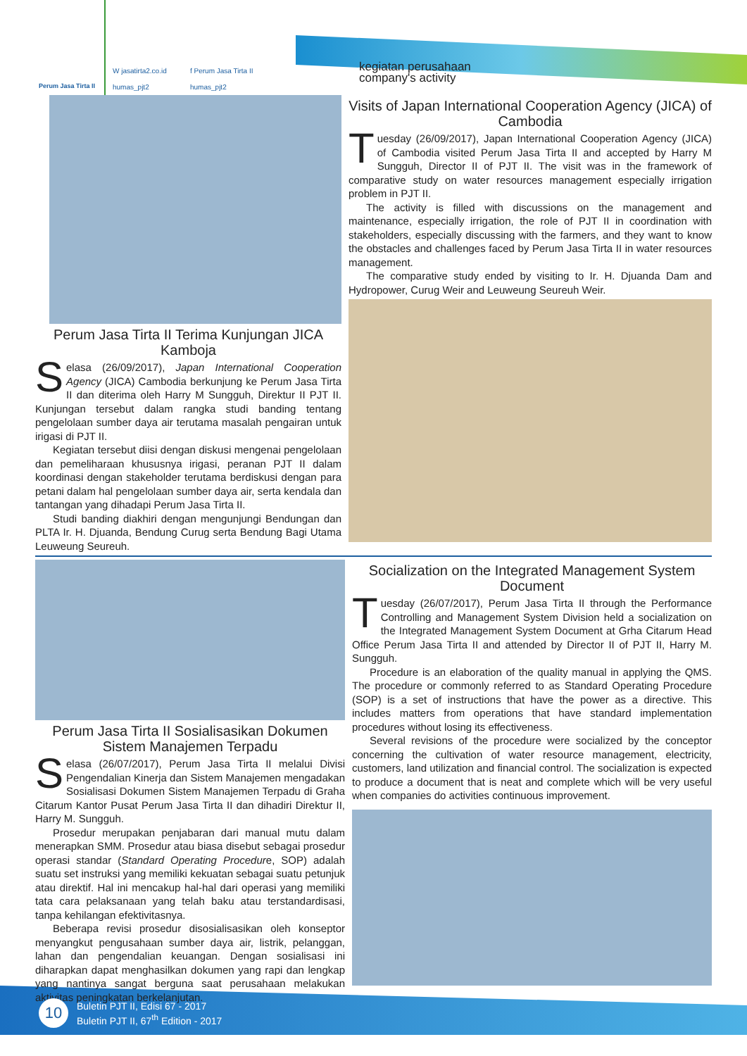Perum Jasa Tirta II
W jasatirta2.co.id f Perum Jasa Tirta II humas_pjt2 humas_pjt2
kegiatan perusahaan
company's activity
Perum Jasa Tirta II Terima Kunjungan JICA Kamboja
Selasa (26/09/2017), Japan International Cooperation Agency (JICA) Cambodia berkunjung ke Perum Jasa Tirta II dan diterima oleh Harry M Sungguh, Direktur II PJT II. Kunjungan tersebut dalam rangka studi banding tentang pengelolaan sumber daya air terutama masalah pengairan untuk irigasi di PJT II.
Kegiatan tersebut diisi dengan diskusi mengenai pengelolaan dan pemeliharaan khususnya irigasi, peranan PJT II dalam koordinasi dengan stakeholder terutama berdiskusi dengan para petani dalam hal pengelolaan sumber daya air, serta kendala dan tantangan yang dihadapi Perum Jasa Tirta II.
Studi banding diakhiri dengan mengunjungi Bendungan dan PLTA Ir. H. Djuanda, Bendung Curug serta Bendung Bagi Utama Leuweung Seureuh.
Visits of Japan International Cooperation Agency (JICA) of Cambodia
Tuesday (26/09/2017), Japan International Cooperation Agency (JICA) of Cambodia visited Perum Jasa Tirta II and accepted by Harry M Sungguh, Director II of PJT II. The visit was in the framework of comparative study on water resources management especially irrigation problem in PJT II.
The activity is filled with discussions on the management and maintenance, especially irrigation, the role of PJT II in coordination with stakeholders, especially discussing with the farmers, and they want to know the obstacles and challenges faced by Perum Jasa Tirta II in water resources management.
The comparative study ended by visiting to Ir. H. Djuanda Dam and Hydropower, Curug Weir and Leuweung Seureuh Weir.
Perum Jasa Tirta II Sosialisasikan Dokumen Sistem Manajemen Terpadu
Selasa (26/07/2017), Perum Jasa Tirta II melalui Divisi Pengendalian Kinerja dan Sistem Manajemen mengadakan Sosialisasi Dokumen Sistem Manajemen Terpadu di Graha Citarum Kantor Pusat Perum Jasa Tirta II dan dihadiri Direktur II, Harry M. Sungguh.
Prosedur merupakan penjabaran dari manual mutu dalam menerapkan SMM. Prosedur atau biasa disebut sebagai prosedur operasi standar (Standard Operating Procedure, SOP) adalah suatu set instruksi yang memiliki kekuatan sebagai suatu petunjuk atau direktif. Hal ini mencakup hal-hal dari operasi yang memiliki tata cara pelaksanaan yang telah baku atau terstandardisasi, tanpa kehilangan efektivitasnya.
Beberapa revisi prosedur disosialisasikan oleh konseptor menyangkut pengusahaan sumber daya air, listrik, pelanggan, lahan dan pengendalian keuangan. Dengan sosialisasi ini diharapkan dapat menghasilkan dokumen yang rapi dan lengkap yang nantinya sangat berguna saat perusahaan melakukan aktivitas peningkatan berkelanjutan.
Socialization on the Integrated Management System Document
Tuesday (26/07/2017), Perum Jasa Tirta II through the Performance Controlling and Management System Division held a socialization on the Integrated Management System Document at Grha Citarum Head Office Perum Jasa Tirta II and attended by Director II of PJT II, Harry M. Sungguh.
Procedure is an elaboration of the quality manual in applying the QMS. The procedure or commonly referred to as Standard Operating Procedure (SOP) is a set of instructions that have the power as a directive. This includes matters from operations that have standard implementation procedures without losing its effectiveness.
Several revisions of the procedure were socialized by the conceptor concerning the cultivation of water resource management, electricity, customers, land utilization and financial control. The socialization is expected to produce a document that is neat and complete which will be very useful when companies do activities continuous improvement.
10
Buletin PJT II, Edisi 67 - 2017
Buletin PJT II, 67<sup>th</sup> Edition - 2017